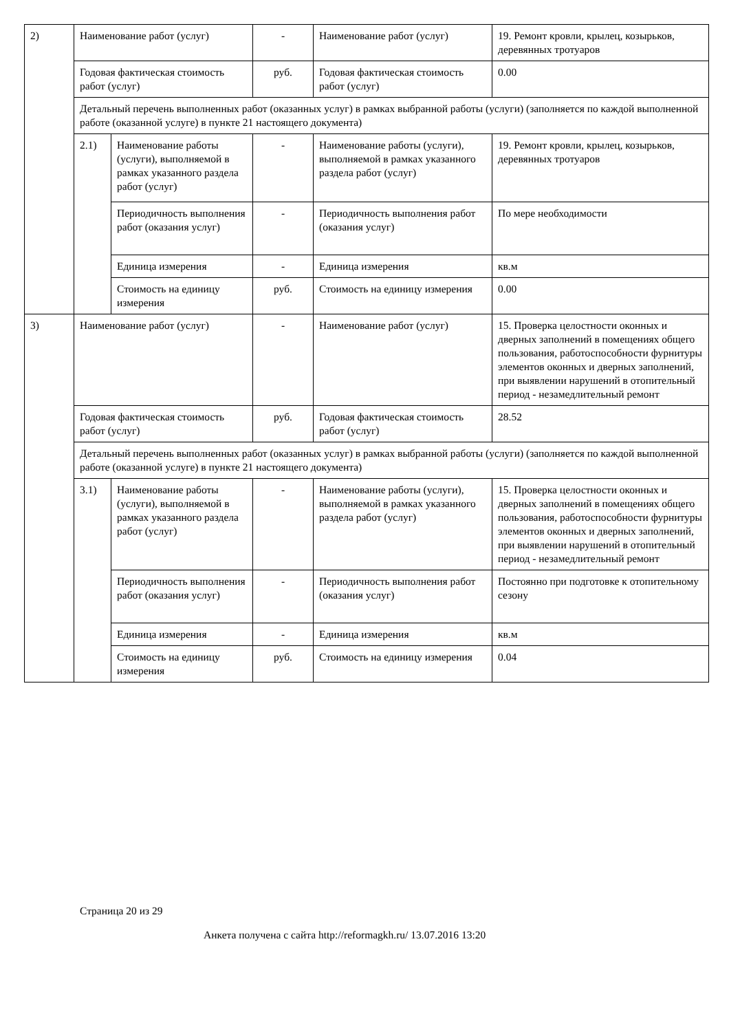| 2) | Наименование работ (услуг) | | - | Наименование работ (услуг) | 19. Ремонт кровли, крылец, козырьков, деревянных тротуаров |
| | Годовая фактическая стоимость работ (услуг) | | руб. | Годовая фактическая стоимость работ (услуг) | 0.00 |
| | Детальный перечень выполненных работ (оказанных услуг) в рамках выбранной работы (услуги) (заполняется по каждой выполненной работе (оказанной услуге) в пункте 21 настоящего документа) | | | | |
| | 2.1) | Наименование работы (услуги), выполняемой в рамках указанного раздела работ (услуг) | - | Наименование работы (услуги), выполняемой в рамках указанного раздела работ (услуг) | 19. Ремонт кровли, крылец, козырьков, деревянных тротуаров |
| | | Периодичность выполнения работ (оказания услуг) | - | Периодичность выполнения работ (оказания услуг) | По мере необходимости |
| | | Единица измерения | - | Единица измерения | кв.м |
| | | Стоимость на единицу измерения | руб. | Стоимость на единицу измерения | 0.00 |
| 3) | Наименование работ (услуг) | | - | Наименование работ (услуг) | 15. Проверка целостности оконных и дверных заполнений в помещениях общего пользования, работоспособности фурнитуры элементов оконных и дверных заполнений, при выявлении нарушений в отопительный период - незамедлительный ремонт |
| | Годовая фактическая стоимость работ (услуг) | | руб. | Годовая фактическая стоимость работ (услуг) | 28.52 |
| | Детальный перечень выполненных работ (оказанных услуг) в рамках выбранной работы (услуги) (заполняется по каждой выполненной работе (оказанной услуге) в пункте 21 настоящего документа) | | | | |
| | 3.1) | Наименование работы (услуги), выполняемой в рамках указанного раздела работ (услуг) | - | Наименование работы (услуги), выполняемой в рамках указанного раздела работ (услуг) | 15. Проверка целостности оконных и дверных заполнений в помещениях общего пользования, работоспособности фурнитуры элементов оконных и дверных заполнений, при выявлении нарушений в отопительный период - незамедлительный ремонт |
| | | Периодичность выполнения работ (оказания услуг) | - | Периодичность выполнения работ (оказания услуг) | Постоянно при подготовке к отопительному сезону |
| | | Единица измерения | - | Единица измерения | кв.м |
| | | Стоимость на единицу измерения | руб. | Стоимость на единицу измерения | 0.04 |
Страница 20 из 29
Анкета получена с сайта http://reformagkh.ru/ 13.07.2016 13:20